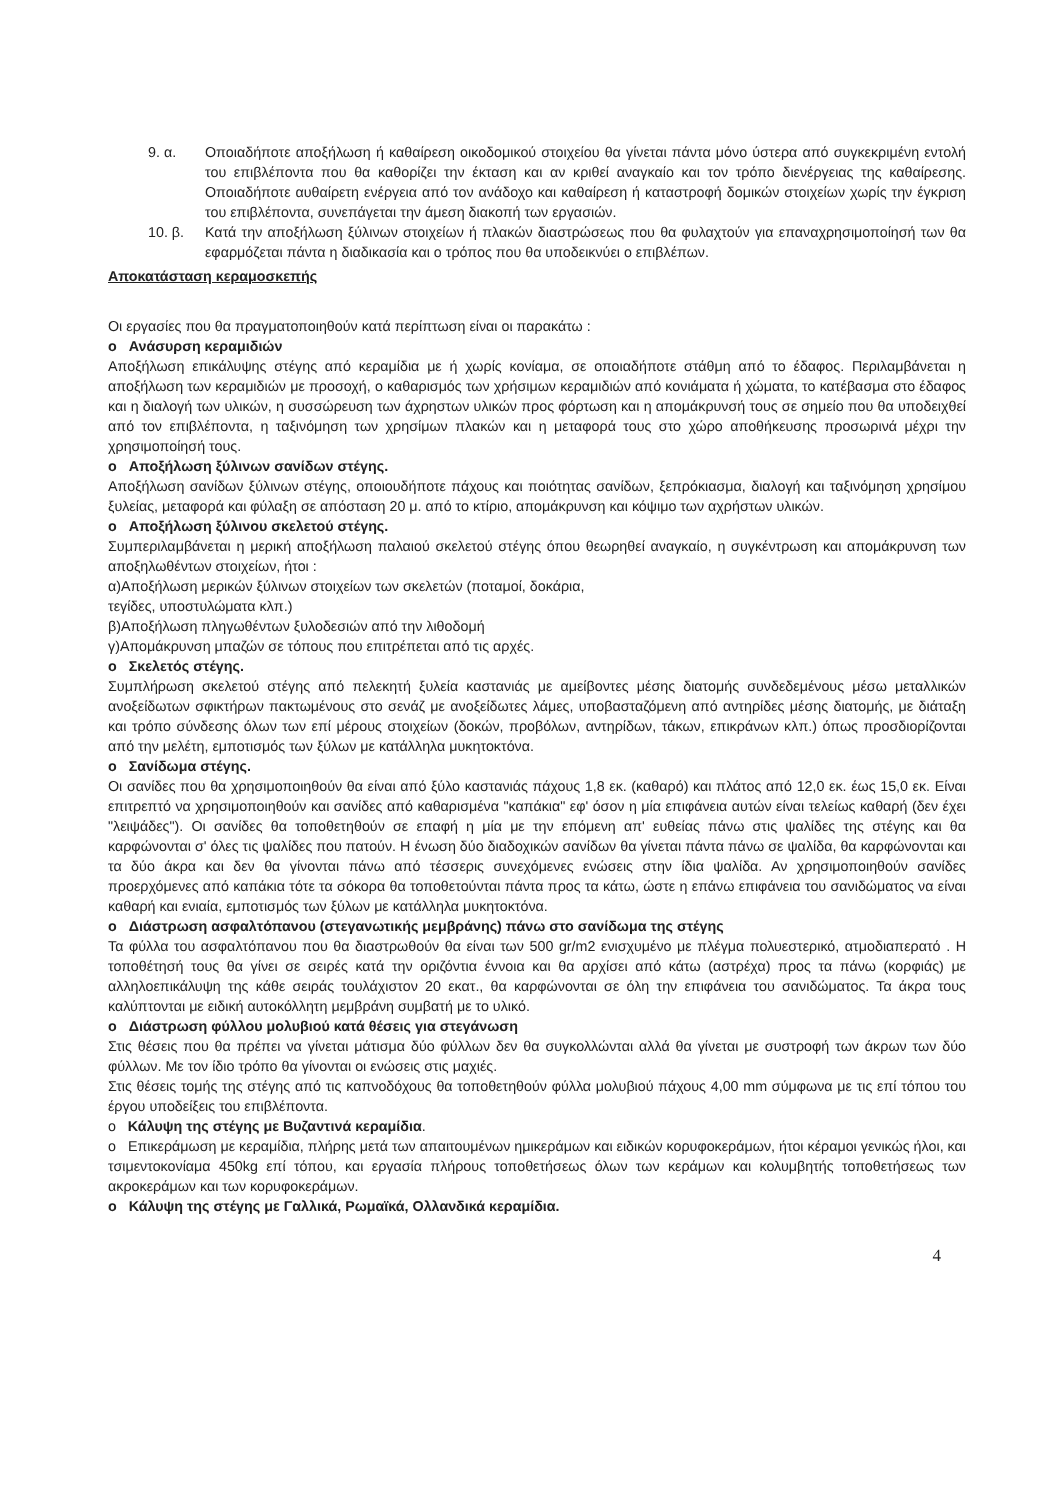9. α. Οποιαδήποτε αποξήλωση ή καθαίρεση οικοδομικού στοιχείου θα γίνεται πάντα μόνο ύστερα από συγκεκριμένη εντολή του επιβλέποντα που θα καθορίζει την έκταση και αν κριθεί αναγκαίο και τον τρόπο διενέργειας της καθαίρεσης. Οποιαδήποτε αυθαίρετη ενέργεια από τον ανάδοχο και καθαίρεση ή καταστροφή δομικών στοιχείων χωρίς την έγκριση του επιβλέποντα, συνεπάγεται την άμεση διακοπή των εργασιών.
10. β. Κατά την αποξήλωση ξύλινων στοιχείων ή πλακών διαστρώσεως που θα φυλαχτούν για επαναχρησιμοποίησή των θα εφαρμόζεται πάντα η διαδικασία και ο τρόπος που θα υποδεικνύει ο επιβλέπων.
Αποκατάσταση κεραμοσκεπής
Οι εργασίες που θα πραγματοποιηθούν κατά περίπτωση είναι οι παρακάτω :
o Ανάσυρση κεραμιδιών
Αποξήλωση επικάλυψης στέγης από κεραμίδια με ή χωρίς κονίαμα, σε οποιαδήποτε στάθμη από το έδαφος. Περιλαμβάνεται η αποξήλωση των κεραμιδιών με προσοχή, ο καθαρισμός των χρήσιμων κεραμιδιών από κονιάματα ή χώματα, το κατέβασμα στο έδαφος και η διαλογή των υλικών, η συσσώρευση των άχρηστων υλικών προς φόρτωση και η απομάκρυνσή τους σε σημείο που θα υποδειχθεί από τον επιβλέποντα, η ταξινόμηση των χρησίμων πλακών και η μεταφορά τους στο χώρο αποθήκευσης προσωρινά μέχρι την χρησιμοποίησή τους.
o Αποξήλωση ξύλινων σανίδων στέγης.
Αποξήλωση σανίδων ξύλινων στέγης, οποιουδήποτε πάχους και ποιότητας σανίδων, ξεπρόκιασμα, διαλογή και ταξινόμηση χρησίμου ξυλείας, μεταφορά και φύλαξη σε απόσταση 20 μ. από το κτίριο, απομάκρυνση και κόψιμο των αχρήστων υλικών.
o Αποξήλωση ξύλινου σκελετού στέγης.
Συμπεριλαμβάνεται η μερική αποξήλωση παλαιού σκελετού στέγης όπου θεωρηθεί αναγκαίο, η συγκέντρωση και απομάκρυνση των αποξηλωθέντων στοιχείων, ήτοι :
α)Αποξήλωση μερικών ξύλινων στοιχείων των σκελετών (ποταμοί, δοκάρια,
τεγίδες, υποστυλώματα κλπ.)
β)Αποξήλωση πληγωθέντων ξυλοδεσιών από την λιθοδομή
γ)Απομάκρυνση μπαζών σε τόπους που επιτρέπεται από τις αρχές.
o Σκελετός στέγης.
Συμπλήρωση σκελετού στέγης από πελεκητή ξυλεία καστανιάς με αμείβοντες μέσης διατομής συνδεδεμένους μέσω μεταλλικών ανοξείδωτων σφικτήρων πακτωμένους στο σενάζ με ανοξείδωτες λάμες, υποβασταζόμενη από αντηρίδες μέσης διατομής, με διάταξη και τρόπο σύνδεσης όλων των επί μέρους στοιχείων (δοκών, προβόλων, αντηρίδων, τάκων, επικράνων κλπ.) όπως προσδιορίζονται από την μελέτη, εμποτισμός των ξύλων με κατάλληλα μυκητοκτόνα.
o Σανίδωμα στέγης.
Οι σανίδες που θα χρησιμοποιηθούν θα είναι από ξύλο καστανιάς πάχους 1,8 εκ. (καθαρό) και πλάτος από 12,0 εκ. έως 15,0 εκ. Είναι επιτρεπτό να χρησιμοποιηθούν και σανίδες από καθαρισμένα "καπάκια" εφ' όσον η μία επιφάνεια αυτών είναι τελείως καθαρή (δεν έχει "λειψάδες"). Οι σανίδες θα τοποθετηθούν σε επαφή η μία με την επόμενη απ' ευθείας πάνω στις ψαλίδες της στέγης και θα καρφώνονται σ' όλες τις ψαλίδες που πατούν. Η ένωση δύο διαδοχικών σανίδων θα γίνεται πάντα πάνω σε ψαλίδα, θα καρφώνονται και τα δύο άκρα και δεν θα γίνονται πάνω από τέσσερις συνεχόμενες ενώσεις στην ίδια ψαλίδα. Αν χρησιμοποιηθούν σανίδες προερχόμενες από καπάκια τότε τα σόκορα θα τοποθετούνται πάντα προς τα κάτω, ώστε η επάνω επιφάνεια του σανιδώματος να είναι καθαρή και ενιαία, εμποτισμός των ξύλων με κατάλληλα μυκητοκτόνα.
o Διάστρωση ασφαλτόπανου (στεγανωτικής μεμβράνης) πάνω στο σανίδωμα της στέγης
Τα φύλλα του ασφαλτόπανου που θα διαστρωθούν θα είναι των 500 gr/m2 ενισχυμένο με πλέγμα πολυεστερικό, ατμοδιαπερατό . Η τοποθέτησή τους θα γίνει σε σειρές κατά την οριζόντια έννοια και θα αρχίσει από κάτω (αστρέχα) προς τα πάνω (κορφιάς) με αλληλοεπικάλυψη της κάθε σειράς τουλάχιστον 20 εκατ., θα καρφώνονται σε όλη την επιφάνεια του σανιδώματος. Τα άκρα τους καλύπτονται με ειδική αυτοκόλλητη μεμβράνη συμβατή με το υλικό.
o Διάστρωση φύλλου μολυβιού κατά θέσεις για στεγάνωση
Στις θέσεις που θα πρέπει να γίνεται μάτισμα δύο φύλλων δεν θα συγκολλώνται αλλά θα γίνεται με συστροφή των άκρων των δύο φύλλων. Με τον ίδιο τρόπο θα γίνονται οι ενώσεις στις μαχιές.
Στις θέσεις τομής της στέγης από τις καπνοδόχους θα τοποθετηθούν φύλλα μολυβιού πάχους 4,00 mm σύμφωνα με τις επί τόπου του έργου υποδείξεις του επιβλέποντα.
o Κάλυψη της στέγης με Βυζαντινά κεραμίδια.
o Επικεράμωση με κεραμίδια, πλήρης μετά των απαιτουμένων ημικεράμων και ειδικών κορυφοκεράμων, ήτοι κέραμοι γενικώς ήλοι, και τσιμεντοκονίαμα 450kg επί τόπου, και εργασία πλήρους τοποθετήσεως όλων των κεράμων και κολυμβητής τοποθετήσεως των ακροκεράμων και των κορυφοκεράμων.
o Κάλυψη της στέγης με Γαλλικά, Ρωμαϊκά, Ολλανδικά κεραμίδια.
4